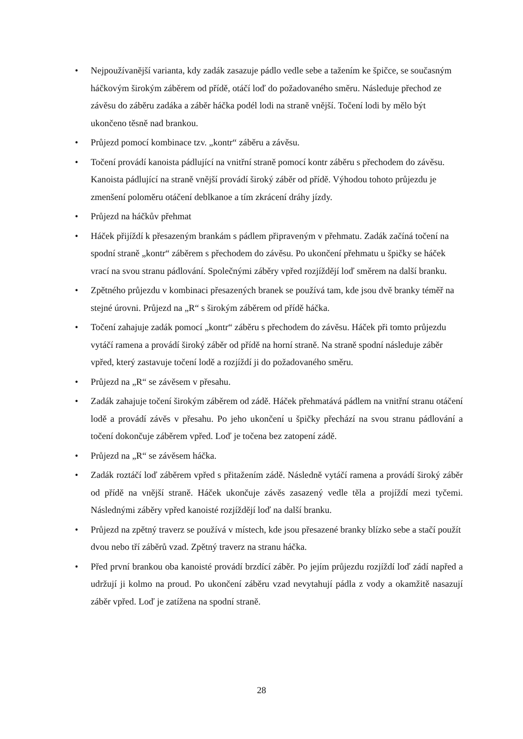• Nejpoužívanější varianta, kdy zadák zasazuje pádlo vedle sebe a tažením ke špičce, se současným háčkovým širokým záběrem od přídě, otáčí loď do požadovaného směru. Následuje přechod ze závěsu do záběru zadáka a záběr háčka podél lodi na straně vnější. Točení lodi by mělo být ukončeno těsně nad brankou.
• Průjezd pomocí kombinace tzv. „kontr“ záběru a závěsu.
• Točení provádí kanoista pádlující na vnitřní straně pomocí kontr záběru s přechodem do závěsu. Kanoista pádlující na straně vnější provádí široký záběr od přídě. Výhodou tohoto průjezdu je zmenšení poloměru otáčení deblkanoe a tím zkrácení dráhy jízdy.
• Průjezd na háčkův přehmat
• Háček přijíždí k přesazeným brankám s pádlem připraveným v přehmatu. Zadák začíná točení na spodní straně „kontr“ záběrem s přechodem do závěsu. Po ukončení přehmatu u špičky se háček vrací na svou stranu pádlování. Společnými záběry vpřed rozjíždějí loď směrem na další branku.
• Zpětného průjezdu v kombinaci přesazených branek se používá tam, kde jsou dvě branky téměř na stejné úrovni. Průjezd na „R“ s širokým záběrem od přídě háčka.
• Točení zahajuje zadák pomocí „kontr“ záběru s přechodem do závěsu. Háček při tomto průjezdu vytáčí ramena a provádí široký záběr od přídě na horní straně. Na straně spodní následuje záběr vpřed, který zastavuje točení lodě a rozjíždí ji do požadovaného směru.
• Průjezd na „R“ se závěsem v přesahu.
• Zadák zahajuje točení širokým záběrem od zádě. Háček přehmatává pádlem na vnitřní stranu otáčení lodě a provádí závěs v přesahu. Po jeho ukončení u špičky přechází na svou stranu pádlování a točení dokončuje záběrem vpřed. Loď je točena bez zatopení zádě.
• Průjezd na „R“ se závěsem háčka.
• Zadák roztáčí loď záběrem vpřed s přitažením zádě. Následně vytáčí ramena a provádí široký záběr od přídě na vnější straně. Háček ukončuje závěs zasazený vedle těla a projíždí mezi tyčemi. Následnými záběry vpřed kanoisté rozjíždějí loď na další branku.
• Průjezd na zpětný traverz se používá v místech, kde jsou přesazené branky blízko sebe a stačí použít dvou nebo tří záběrů vzad. Zpětný traverz na stranu háčka.
• Před první brankou oba kanoisté provádí brzdící záběr. Po jejím průjezdu rozjíždí loď zádí napřed a udržují ji kolmo na proud. Po ukončení záběru vzad nevytahují pádla z vody a okamžitě nasazují záběr vpřed. Loď je zatížena na spodní straně.
28